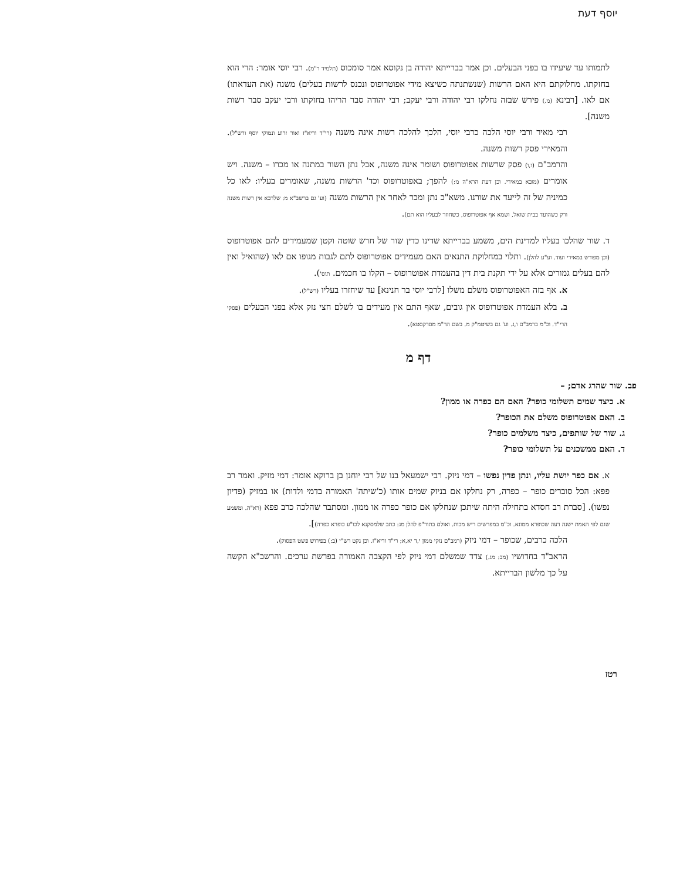יוסף דעת
לתמותו עד שיעידו בו בפני הבעלים. וכן אמר בברייתא יהודה בן נקוסא אמר סומכוס (תלמיד ר"מ). רבי יוסי אומר: הרי הוא בחזקתו. מחלוקתם היא האם הרשות (שנשתנתה כשיצא מידי אפוטרופוס ונכנס לרשות בעלים) משנה (את העדאתו) אם לאו. [רבינא (מ.) פירש שבזה נחלקו רבי יהודה ורבי יעקב; רבי יהודה סבר הריהו בחזקתו ורבי יעקב סבר רשות משנה].
רבי מאיר ורבי יוסי הלכה כרבי יוסי, הלכך להלכה רשות אינה משנה (רי"ד וריא"ז ואור זרוע ונמוקי יוסף ורש"ל). והמאירי פסק רשות משנה.
והרמב"ם (ו,ו) פסק שרשות אפוטרופוס ושומר אינה משנה, אבל נתן השור במתנה או מכרו – משנה. ויש אומרים (מובא במאירי. וכן דעת הרא"ה מ:) להפך; באפוטרופוס וכד' הרשות משנה, שאומרים בעליו: לאו כל כמיניה של זה לייעד את שורנו. משא"כ נתן ומכר לאחר אין הרשות משנה (וע' גם ברשב"א מ: שלרבא אין רשות משנה ורק כשהועד בבית שואל, ושמא אף אפוטרופוס, כשחוזר לבעליו הוא תם).
ד. שור שהלכו בעליו למדינת הים, משמע בברייתא שדינו כדין שור של חרש שוטה וקטן שמעמידים להם אפוטרופוס (וכן מפורש במאירי ועוד. וע"ע להלן). ותלוי במחלוקת התנאים האם מעמידים אפוטרופוס לתם לגבות מגופו אם לאו (שהואיל ואין להם בעלים גמורים אלא על ידי תקנת בית דין בהעמדת אפוטרופוס – הקלו בו חכמים. תוס').
א. אף בזה האפוטרופוס משלם משלו [לרבי יוסי בר חנינא] עד שיחזרו בעליו (רש"ל).
ב. בלא העמדת אפוטרופוס אין גובים, שאף התם אין מעידים בו לשלם חצי נזק אלא בפני הבעלים (פסקי הרי"ד. וכ"מ ברמב"ם ו,ג. וע' גם בשיטמ"ק מ. בשם הר"מ מסרקסטא).
דף מ
פב. שור שהרג אדם; –
א. כיצד שמים תשלומי כופר? האם הם כפרה או ממון?
ב. האם אפוטרופוס משלם את הכופר?
ג. שור של שותפים, כיצד משלמים כופר?
ד. האם ממשכנים על תשלומי כופר?
א. אם כפר יושת עליו, ונתן פדין נפשו – דמי ניזק. רבי ישמעאל בנו של רבי יוחנן בן ברוקא אומר: דמי מזיק. ואמר רב פפא: הכל סוברים כופר – כפרה, רק נחלקו אם בניזק שמים אותו (כ'שיתה' האמורה בדמי ולדות) או במזיק (פדיון נפשו). [סברת רב חסדא בתחילה היתה שיתכן שנחלקו אם כופר כפרה או ממון. ומסתבר שהלכה כרב פפא (רא"ה. ומשמע שגם לפי האמת ישנה דעה שכופרא ממונא. וכ"מ במפרשים ריש מכות. ואולם בתור"פ להלן מג: כתב שלמסקנא לכו"ע כופרא כפרה)].
הלכה כרבים, שכופר – דמי ניזק (רמב"ם נזקי ממון י,ד יא,א; רי"ד וריא"ז. וכן נקט רש"י (ב:) בפירוש פשט הפסוק).
הראב"ד בחדושיו (מב: מג.) צדד שמשלם דמי ניזק לפי הקצבה האמורה בפרשת ערכים. והרשב"א הקשה על כך מלשון הברייתא.
רטז